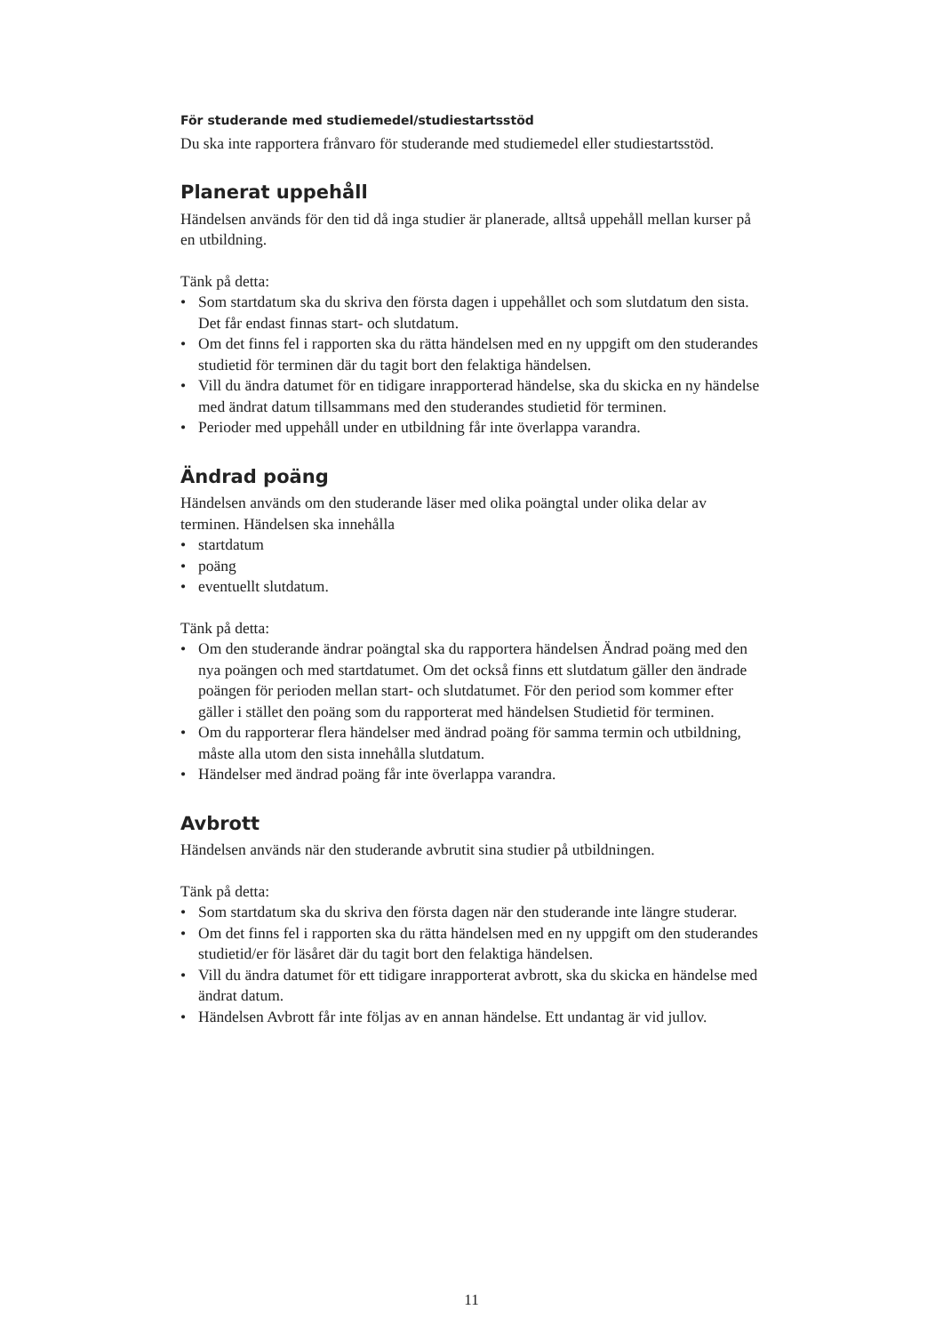För studerande med studiemedel/studiestartsstöd
Du ska inte rapportera frånvaro för studerande med studiemedel eller studiestartsstöd.
Planerat uppehåll
Händelsen används för den tid då inga studier är planerade, alltså uppehåll mellan kurser på en utbildning.
Tänk på detta:
• Som startdatum ska du skriva den första dagen i uppehållet och som slutdatum den sista. Det får endast finnas start- och slutdatum.
• Om det finns fel i rapporten ska du rätta händelsen med en ny uppgift om den studerandes studietid för terminen där du tagit bort den felaktiga händelsen.
• Vill du ändra datumet för en tidigare inrapporterad händelse, ska du skicka en ny händelse med ändrat datum tillsammans med den studerandes studietid för terminen.
• Perioder med uppehåll under en utbildning får inte överlappa varandra.
Ändrad poäng
Händelsen används om den studerande läser med olika poängtal under olika delar av terminen. Händelsen ska innehålla
• startdatum
• poäng
• eventuellt slutdatum.
Tänk på detta:
• Om den studerande ändrar poängtal ska du rapportera händelsen Ändrad poäng med den nya poängen och med startdatumet. Om det också finns ett slutdatum gäller den ändrade poängen för perioden mellan start- och slutdatumet. För den period som kommer efter gäller i stället den poäng som du rapporterat med händelsen Studietid för terminen.
• Om du rapporterar flera händelser med ändrad poäng för samma termin och utbildning, måste alla utom den sista innehålla slutdatum.
• Händelser med ändrad poäng får inte överlappa varandra.
Avbrott
Händelsen används när den studerande avbrutit sina studier på utbildningen.
Tänk på detta:
• Som startdatum ska du skriva den första dagen när den studerande inte längre studerar.
• Om det finns fel i rapporten ska du rätta händelsen med en ny uppgift om den studerandes studietid/er för läsåret där du tagit bort den felaktiga händelsen.
• Vill du ändra datumet för ett tidigare inrapporterat avbrott, ska du skicka en händelse med ändrat datum.
• Händelsen Avbrott får inte följas av en annan händelse. Ett undantag är vid jullov.
11